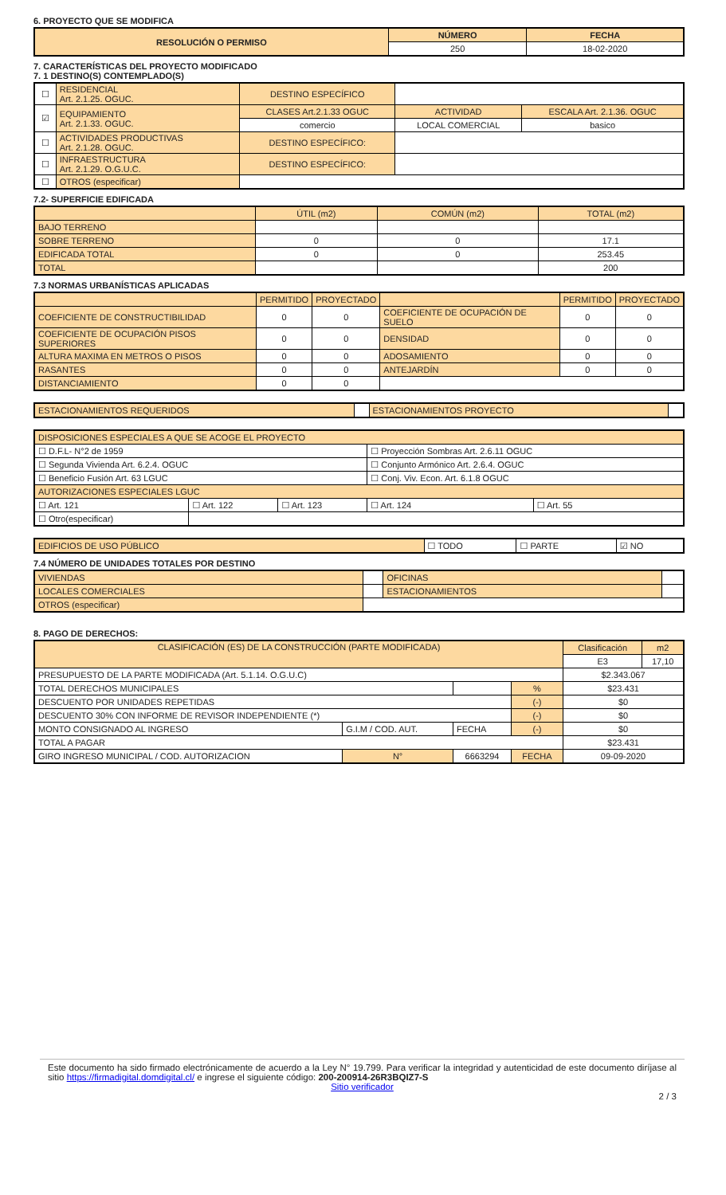6. PROYECTO QUE SE MODIFICA
| RESOLUCIÓN O PERMISO | NÚMERO | FECHA |
| --- | --- | --- |
| | 250 | 18-02-2020 |
7. CARACTERÍSTICAS DEL PROYECTO MODIFICADO
7. 1 DESTINO(S) CONTEMPLADO(S)
| ☐ | RESIDENCIAL Art. 2.1.25. OGUC. | DESTINO ESPECÍFICO | | |
| ☑ | EQUIPAMIENTO Art. 2.1.33. OGUC. | CLASES Art.2.1.33 OGUC | ACTIVIDAD | ESCALA Art. 2.1.36. OGUC |
| | | comercio | LOCAL COMERCIAL | basico |
| ☐ | ACTIVIDADES PRODUCTIVAS Art. 2.1.28. OGUC. | DESTINO ESPECÍFICO: | | |
| ☐ | INFRAESTRUCTURA Art. 2.1.29. O.G.U.C. | DESTINO ESPECÍFICO: | | |
| ☐ | OTROS (especificar) | | | |
7.2- SUPERFICIE EDIFICADA
| | ÚTIL (m2) | COMÚN (m2) | TOTAL (m2) |
| --- | --- | --- | --- |
| BAJO TERRENO | | | |
| SOBRE TERRENO | 0 | 0 | 17.1 |
| EDIFICADA TOTAL | 0 | 0 | 253.45 |
| TOTAL | | | 200 |
7.3 NORMAS URBANÍSTICAS APLICADAS
| | PERMITIDO | PROYECTADO | | PERMITIDO | PROYECTADO |
| --- | --- | --- | --- | --- | --- |
| COEFICIENTE DE CONSTRUCTIBILIDAD | 0 | 0 | COEFICIENTE DE OCUPACIÓN DE SUELO | 0 | 0 |
| COEFICIENTE DE OCUPACIÓN PISOS SUPERIORES | 0 | 0 | DENSIDAD | 0 | 0 |
| ALTURA MAXIMA EN METROS O PISOS | 0 | 0 | ADOSAMIENTO | 0 | 0 |
| RASANTES | 0 | 0 | ANTEJARDÍN | 0 | 0 |
| DISTANCIAMIENTO | 0 | 0 | | | |
| ESTACIONAMIENTOS REQUERIDOS | | ESTACIONAMIENTOS PROYECTO | |
| DISPOSICIONES ESPECIALES A QUE SE ACOGE EL PROYECTO | | | | |
| ☐ D.F.L- N°2 de 1959 | | | ☐ Proyección Sombras Art. 2.6.11 OGUC | |
| ☐ Segunda Vivienda Art. 6.2.4. OGUC | | | ☐ Conjunto Armónico Art. 2.6.4. OGUC | |
| ☐ Beneficio Fusión Art. 63 LGUC | | | ☐ Conj. Viv. Econ. Art. 6.1.8 OGUC | |
| AUTORIZACIONES ESPECIALES LGUC | | | | |
| ☐ Art. 121 | ☐ Art. 122 | ☐ Art. 123 | ☐ Art. 124 | ☐ Art. 55 |
| ☐ Otro(especificar) | | | | |
| EDIFICIOS DE USO PÚBLICO | ☐ TODO | ☐ PARTE | ☑ NO |
7.4 NÚMERO DE UNIDADES TOTALES POR DESTINO
| VIVIENDAS | | OFICINAS | |
| LOCALES COMERCIALES | | ESTACIONAMIENTOS | |
| OTROS (especificar) | | | |
8. PAGO DE DERECHOS:
| CLASIFICACIÓN (ES) DE LA CONSTRUCCIÓN (PARTE MODIFICADA) | | | | | Clasificación | m2 |
| | | | | | E3 | 17,10 |
| PRESUPUESTO DE LA PARTE MODIFICADA (Art. 5.1.14. O.G.U.C) | | | | | $2.343.067 | |
| TOTAL DERECHOS MUNICIPALES | | | | % | $23.431 | |
| DESCUENTO POR UNIDADES REPETIDAS | | | | (-) | $0 | |
| DESCUENTO 30% CON INFORME DE REVISOR INDEPENDIENTE (*) | | | | (-) | $0 | |
| MONTO CONSIGNADO AL INGRESO | G.I.M / COD. AUT. | FECHA | | (-) | $0 | |
| TOTAL A PAGAR | | | | | $23.431 | |
| GIRO INGRESO MUNICIPAL / COD. AUTORIZACION | N° | 6663294 | | FECHA | 09-09-2020 | |
Este documento ha sido firmado electrónicamente de acuerdo a la Ley N° 19.799. Para verificar la integridad y autenticidad de este documento diríjase al sitio https://firmadigital.domdigital.cl/ e ingrese el siguiente código: 200-200914-26R3BQIZ7-S
Sitio verificador
2 / 3